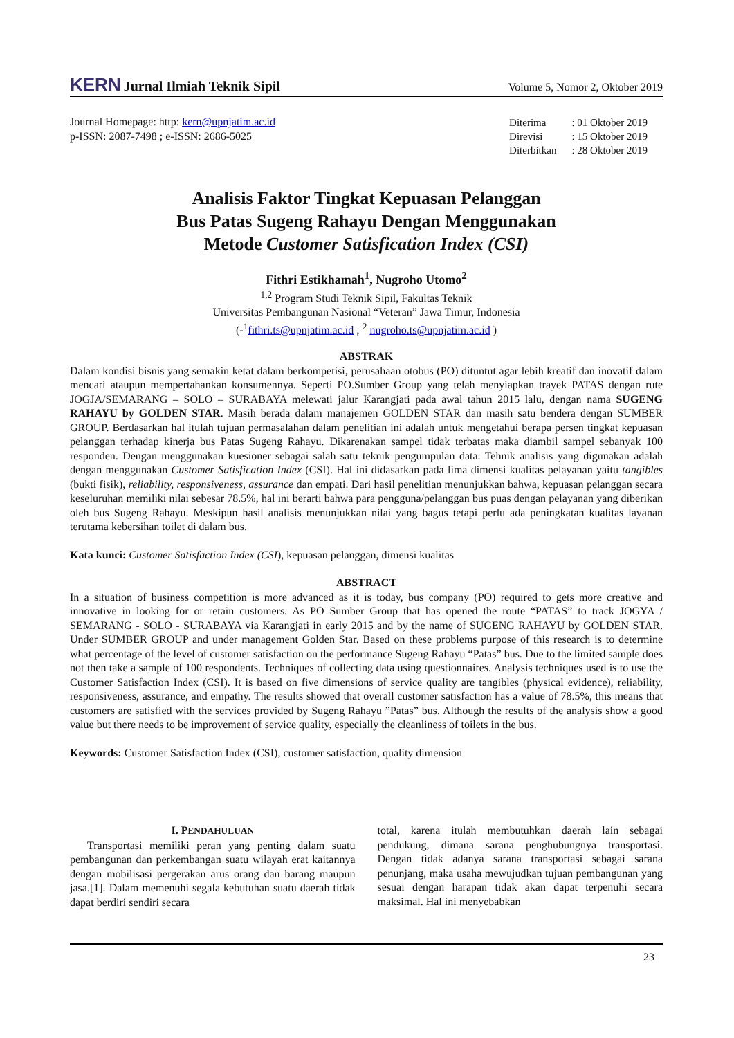KERN Jurnal Ilmiah Teknik Sipil
Volume 5, Nomor 2, Oktober 2019
Journal Homepage: http: kern@upnjatim.ac.id
p-ISSN: 2087-7498 ; e-ISSN: 2686-5025
| Diterima | : 01 Oktober 2019 |
| Direvisi | : 15 Oktober 2019 |
| Diterbitkan | : 28 Oktober 2019 |
Analisis Faktor Tingkat Kepuasan Pelanggan
Bus Patas Sugeng Rahayu Dengan Menggunakan
Metode Customer Satisfication Index (CSI)
Fithri Estikhamah<sup>1</sup>, Nugroho Utomo<sup>2</sup>
<sup>1,2</sup> Program Studi Teknik Sipil, Fakultas Teknik
Universitas Pembangunan Nasional “Veteran” Jawa Timur, Indonesia
(-<sup>1</sup>fithri.ts@upnjatim.ac.id ; <sup>2</sup> nugroho.ts@upnjatim.ac.id )
ABSTRAK
Dalam kondisi bisnis yang semakin ketat dalam berkompetisi, perusahaan otobus (PO) dituntut agar lebih kreatif dan inovatif dalam mencari ataupun mempertahankan konsumennya. Seperti PO.Sumber Group yang telah menyiapkan trayek PATAS dengan rute JOGJA/SEMARANG – SOLO – SURABAYA melewati jalur Karangjati pada awal tahun 2015 lalu, dengan nama SUGENG RAHAYU by GOLDEN STAR. Masih berada dalam manajemen GOLDEN STAR dan masih satu bendera dengan SUMBER GROUP. Berdasarkan hal itulah tujuan permasalahan dalam penelitian ini adalah untuk mengetahui berapa persen tingkat kepuasan pelanggan terhadap kinerja bus Patas Sugeng Rahayu. Dikarenakan sampel tidak terbatas maka diambil sampel sebanyak 100 responden. Dengan menggunakan kuesioner sebagai salah satu teknik pengumpulan data. Tehnik analisis yang digunakan adalah dengan menggunakan Customer Satisfication Index (CSI). Hal ini didasarkan pada lima dimensi kualitas pelayanan yaitu tangibles (bukti fisik), reliability, responsiveness, assurance dan empati. Dari hasil penelitian menunjukkan bahwa, kepuasan pelanggan secara keseluruhan memiliki nilai sebesar 78.5%, hal ini berarti bahwa para pengguna/pelanggan bus puas dengan pelayanan yang diberikan oleh bus Sugeng Rahayu. Meskipun hasil analisis menunjukkan nilai yang bagus tetapi perlu ada peningkatan kualitas layanan terutama kebersihan toilet di dalam bus.
Kata kunci: Customer Satisfaction Index (CSI), kepuasan pelanggan, dimensi kualitas
ABSTRACT
In a situation of business competition is more advanced as it is today, bus company (PO) required to gets more creative and innovative in looking for or retain customers. As PO Sumber Group that has opened the route “PATAS” to track JOGYA / SEMARANG - SOLO - SURABAYA via Karangjati in early 2015 and by the name of SUGENG RAHAYU by GOLDEN STAR. Under SUMBER GROUP and under management Golden Star. Based on these problems purpose of this research is to determine what percentage of the level of customer satisfaction on the performance Sugeng Rahayu “Patas” bus. Due to the limited sample does not then take a sample of 100 respondents. Techniques of collecting data using questionnaires. Analysis techniques used is to use the Customer Satisfaction Index (CSI). It is based on five dimensions of service quality are tangibles (physical evidence), reliability, responsiveness, assurance, and empathy. The results showed that overall customer satisfaction has a value of 78.5%, this means that customers are satisfied with the services provided by Sugeng Rahayu ”Patas” bus. Although the results of the analysis show a good value but there needs to be improvement of service quality, especially the cleanliness of toilets in the bus.
Keywords: Customer Satisfaction Index (CSI), customer satisfaction, quality dimension
I. PENDAHULUAN
Transportasi memiliki peran yang penting dalam suatu pembangunan dan perkembangan suatu wilayah erat kaitannya dengan mobilisasi pergerakan arus orang dan barang maupun jasa.[1]. Dalam memenuhi segala kebutuhan suatu daerah tidak dapat berdiri sendiri secara
total, karena itulah membutuhkan daerah lain sebagai pendukung, dimana sarana penghubungnya transportasi. Dengan tidak adanya sarana transportasi sebagai sarana penunjang, maka usaha mewujudkan tujuan pembangunan yang sesuai dengan harapan tidak akan dapat terpenuhi secara maksimal. Hal ini menyebabkan
23